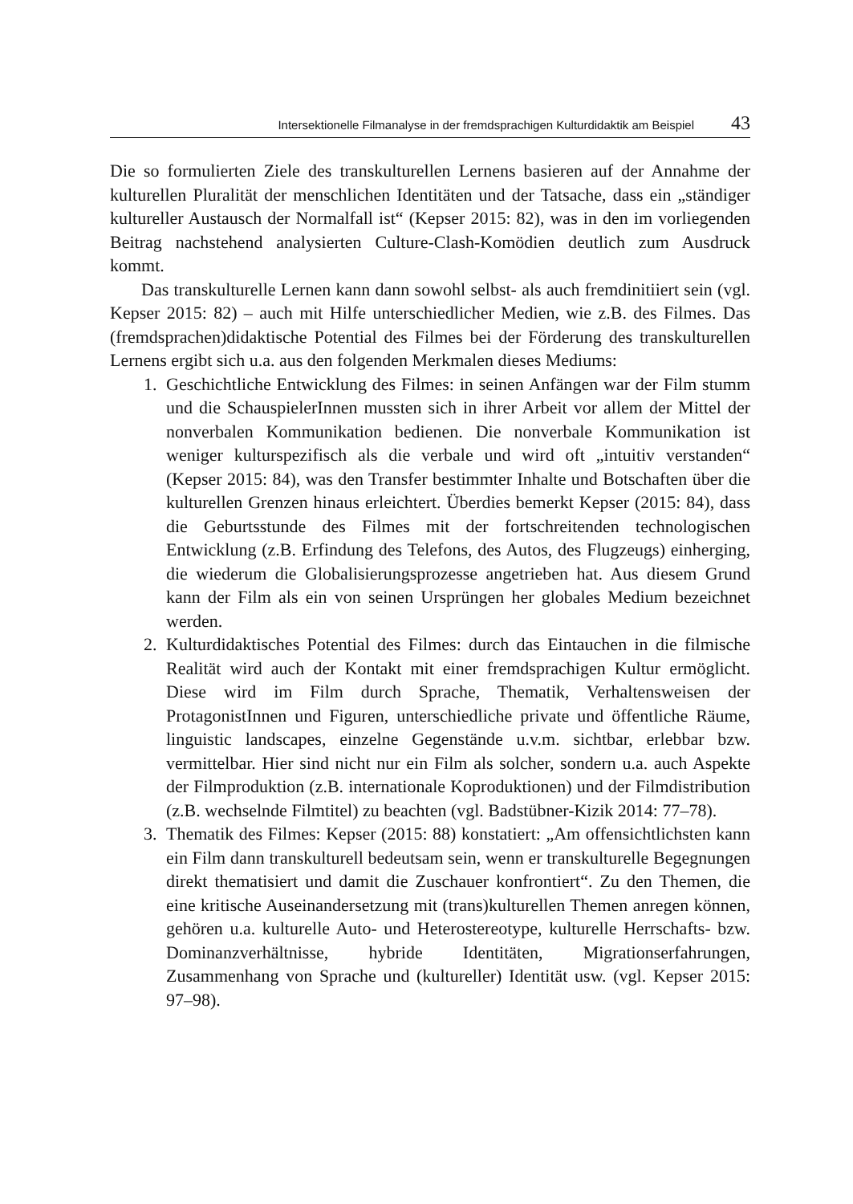Intersektionelle Filmanalyse in der fremdsprachigen Kulturdidaktik am Beispiel 43
Die so formulierten Ziele des transkulturellen Lernens basieren auf der Annahme der kulturellen Pluralität der menschlichen Identitäten und der Tatsache, dass ein „ständiger kultureller Austausch der Normalfall ist“ (Kepser 2015: 82), was in den im vorliegenden Beitrag nachstehend analysierten Culture-Clash-Komödien deutlich zum Ausdruck kommt.
Das transkulturelle Lernen kann dann sowohl selbst- als auch fremdinitiiert sein (vgl. Kepser 2015: 82) – auch mit Hilfe unterschiedlicher Medien, wie z.B. des Filmes. Das (fremdsprachen)didaktische Potential des Filmes bei der Förderung des transkulturellen Lernens ergibt sich u.a. aus den folgenden Merkmalen dieses Mediums:
1. Geschichtliche Entwicklung des Filmes: in seinen Anfängen war der Film stumm und die SchauspielerInnen mussten sich in ihrer Arbeit vor allem der Mittel der nonverbalen Kommunikation bedienen. Die nonverbale Kommunikation ist weniger kulturspezifisch als die verbale und wird oft „intuitiv verstanden“ (Kepser 2015: 84), was den Transfer bestimmter Inhalte und Botschaften über die kulturellen Grenzen hinaus erleichtert. Überdies bemerkt Kepser (2015: 84), dass die Geburtsstunde des Filmes mit der fortschreitenden technologischen Entwicklung (z.B. Erfindung des Telefons, des Autos, des Flugzeugs) einherging, die wiederum die Globalisierungsprozesse angetrieben hat. Aus diesem Grund kann der Film als ein von seinen Ursprüngen her globales Medium bezeichnet werden.
2. Kulturdidaktisches Potential des Filmes: durch das Eintauchen in die filmische Realität wird auch der Kontakt mit einer fremdsprachigen Kultur ermöglicht. Diese wird im Film durch Sprache, Thematik, Verhaltensweisen der ProtagonistInnen und Figuren, unterschiedliche private und öffentliche Räume, linguistic landscapes, einzelne Gegenstände u.v.m. sichtbar, erlebbar bzw. vermittelbar. Hier sind nicht nur ein Film als solcher, sondern u.a. auch Aspekte der Filmproduktion (z.B. internationale Koproduktionen) und der Filmdistribution (z.B. wechselnde Filmtitel) zu beachten (vgl. Badstübner-Kizik 2014: 77–78).
3. Thematik des Filmes: Kepser (2015: 88) konstatiert: „Am offensichtlichsten kann ein Film dann transkulturell bedeutsam sein, wenn er transkulturelle Begegnungen direkt thematisiert und damit die Zuschauer konfrontiert“. Zu den Themen, die eine kritische Auseinandersetzung mit (trans)kulturellen Themen anregen können, gehören u.a. kulturelle Auto- und Heterostereotype, kulturelle Herrschafts- bzw. Dominanzverhältnisse, hybride Identitäten, Migrationserfahrungen, Zusammenhang von Sprache und (kultureller) Identität usw. (vgl. Kepser 2015: 97–98).